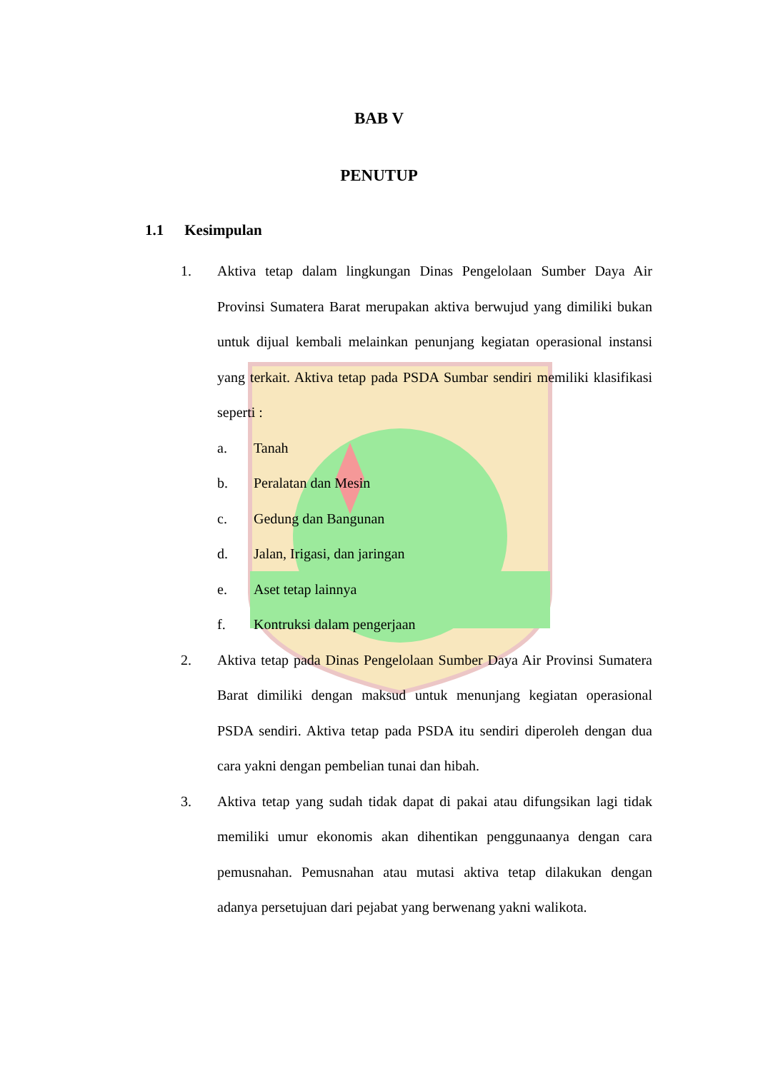BAB V
PENUTUP
1.1 Kesimpulan
1. Aktiva tetap dalam lingkungan Dinas Pengelolaan Sumber Daya Air Provinsi Sumatera Barat merupakan aktiva berwujud yang dimiliki bukan untuk dijual kembali melainkan penunjang kegiatan operasional instansi yang terkait. Aktiva tetap pada PSDA Sumbar sendiri memiliki klasifikasi seperti :
a. Tanah
b. Peralatan dan Mesin
c. Gedung dan Bangunan
d. Jalan, Irigasi, dan jaringan
e. Aset tetap lainnya
f. Kontruksi dalam pengerjaan
2. Aktiva tetap pada Dinas Pengelolaan Sumber Daya Air Provinsi Sumatera Barat dimiliki dengan maksud untuk menunjang kegiatan operasional PSDA sendiri. Aktiva tetap pada PSDA itu sendiri diperoleh dengan dua cara yakni dengan pembelian tunai dan hibah.
3. Aktiva tetap yang sudah tidak dapat di pakai atau difungsikan lagi tidak memiliki umur ekonomis akan dihentikan penggunaanya dengan cara pemusnahan. Pemusnahan atau mutasi aktiva tetap dilakukan dengan adanya persetujuan dari pejabat yang berwenang yakni walikota.